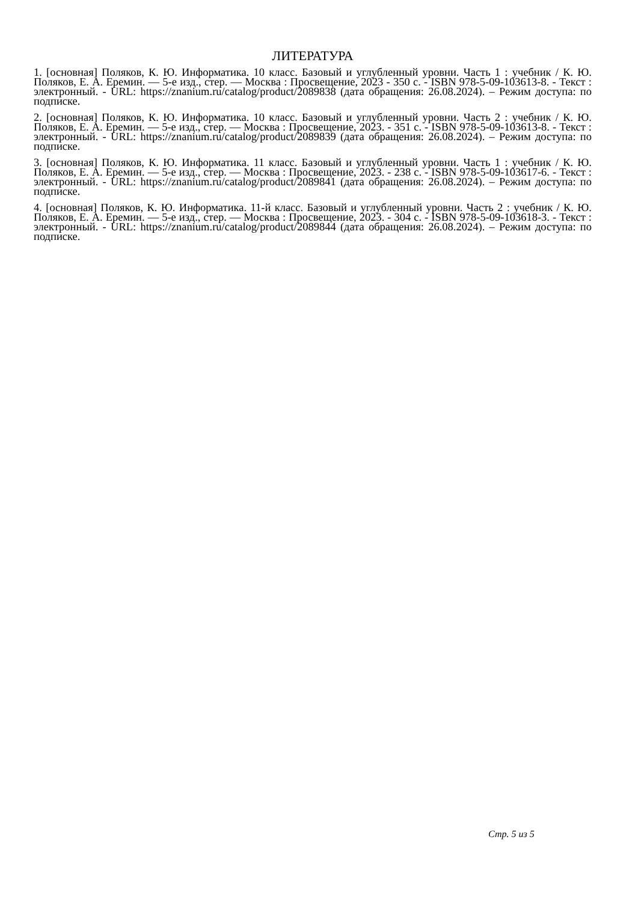ЛИТЕРАТУРА
1. [основная] Поляков, К. Ю. Информатика. 10 класс. Базовый и углубленный уровни. Часть 1 : учебник / К. Ю. Поляков, Е. А. Еремин. — 5-е изд., стер. — Москва : Просвещение, 2023 - 350 с. - ISBN 978-5-09-103613-8. - Текст : электронный. - URL: https://znanium.ru/catalog/product/2089838 (дата обращения: 26.08.2024). – Режим доступа: по подписке.
2. [основная] Поляков, К. Ю. Информатика. 10 класс. Базовый и углубленный уровни. Часть 2 : учебник / К. Ю. Поляков, Е. А. Еремин. — 5-е изд., стер. — Москва : Просвещение, 2023. - 351 с. - ISBN 978-5-09-103613-8. - Текст : электронный. - URL: https://znanium.ru/catalog/product/2089839 (дата обращения: 26.08.2024). – Режим доступа: по подписке.
3. [основная] Поляков, К. Ю. Информатика. 11 класс. Базовый и углубленный уровни. Часть 1 : учебник / К. Ю. Поляков, Е. А. Еремин. — 5-е изд., стер. — Москва : Просвещение, 2023. - 238 с. - ISBN 978-5-09-103617-6. - Текст : электронный. - URL: https://znanium.ru/catalog/product/2089841 (дата обращения: 26.08.2024). – Режим доступа: по подписке.
4. [основная] Поляков, К. Ю. Информатика. 11-й класс. Базовый и углубленный уровни. Часть 2 : учебник / К. Ю. Поляков, Е. А. Еремин. — 5-е изд., стер. — Москва : Просвещение, 2023. - 304 с. - ISBN 978-5-09-103618-3. - Текст : электронный. - URL: https://znanium.ru/catalog/product/2089844 (дата обращения: 26.08.2024). – Режим доступа: по подписке.
Стр. 5 из 5